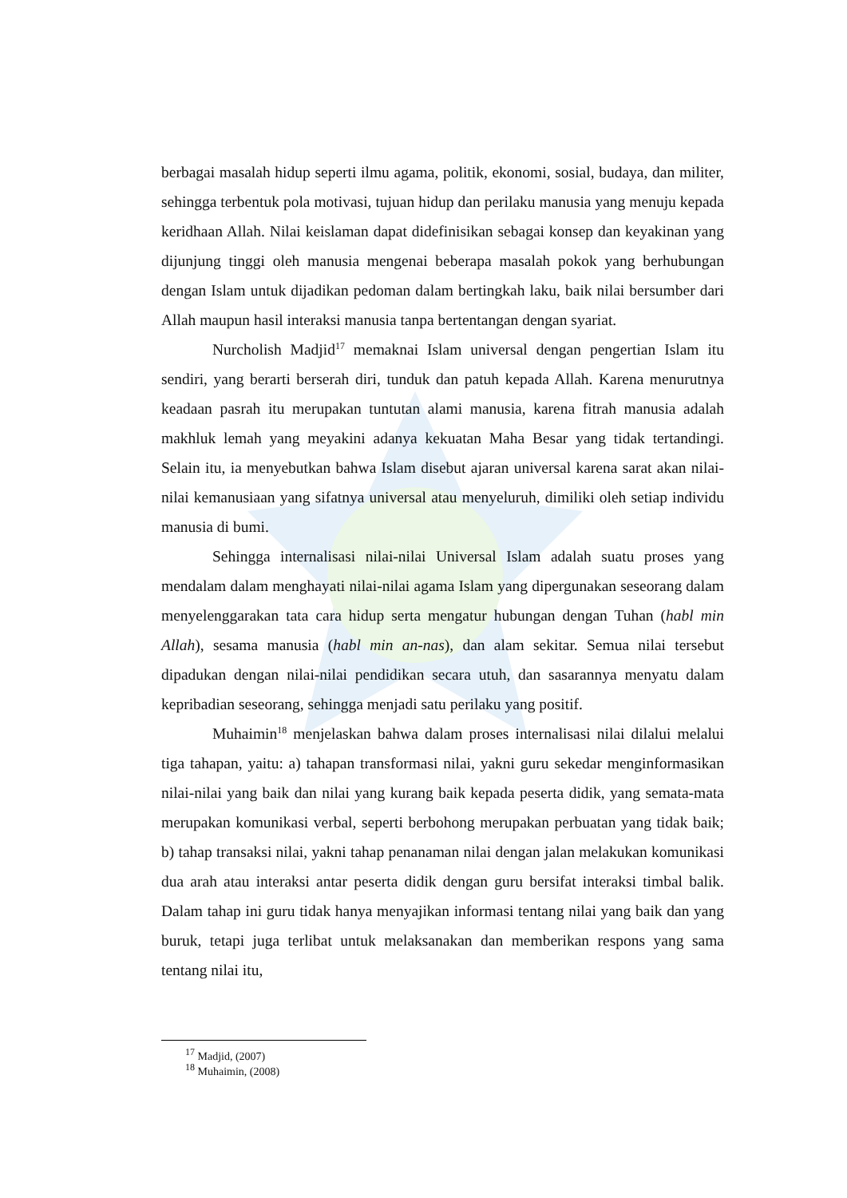berbagai masalah hidup seperti ilmu agama, politik, ekonomi, sosial, budaya, dan militer, sehingga terbentuk pola motivasi, tujuan hidup dan perilaku manusia yang menuju kepada keridhaan Allah. Nilai keislaman dapat didefinisikan sebagai konsep dan keyakinan yang dijunjung tinggi oleh manusia mengenai beberapa masalah pokok yang berhubungan dengan Islam untuk dijadikan pedoman dalam bertingkah laku, baik nilai bersumber dari Allah maupun hasil interaksi manusia tanpa bertentangan dengan syariat.
Nurcholish Madjid<sup>17</sup> memaknai Islam universal dengan pengertian Islam itu sendiri, yang berarti berserah diri, tunduk dan patuh kepada Allah. Karena menurutnya keadaan pasrah itu merupakan tuntutan alami manusia, karena fitrah manusia adalah makhluk lemah yang meyakini adanya kekuatan Maha Besar yang tidak tertandingi. Selain itu, ia menyebutkan bahwa Islam disebut ajaran universal karena sarat akan nilai-nilai kemanusiaan yang sifatnya universal atau menyeluruh, dimiliki oleh setiap individu manusia di bumi.
Sehingga internalisasi nilai-nilai Universal Islam adalah suatu proses yang mendalam dalam menghayati nilai-nilai agama Islam yang dipergunakan seseorang dalam menyelenggarakan tata cara hidup serta mengatur hubungan dengan Tuhan (habl min Allah), sesama manusia (habl min an-nas), dan alam sekitar. Semua nilai tersebut dipadukan dengan nilai-nilai pendidikan secara utuh, dan sasarannya menyatu dalam kepribadian seseorang, sehingga menjadi satu perilaku yang positif.
Muhaimin<sup>18</sup> menjelaskan bahwa dalam proses internalisasi nilai dilalui melalui tiga tahapan, yaitu: a) tahapan transformasi nilai, yakni guru sekedar menginformasikan nilai-nilai yang baik dan nilai yang kurang baik kepada peserta didik, yang semata-mata merupakan komunikasi verbal, seperti berbohong merupakan perbuatan yang tidak baik; b) tahap transaksi nilai, yakni tahap penanaman nilai dengan jalan melakukan komunikasi dua arah atau interaksi antar peserta didik dengan guru bersifat interaksi timbal balik. Dalam tahap ini guru tidak hanya menyajikan informasi tentang nilai yang baik dan yang buruk, tetapi juga terlibat untuk melaksanakan dan memberikan respons yang sama tentang nilai itu,
<sup>17</sup> Madjid, (2007)
<sup>18</sup> Muhaimin, (2008)